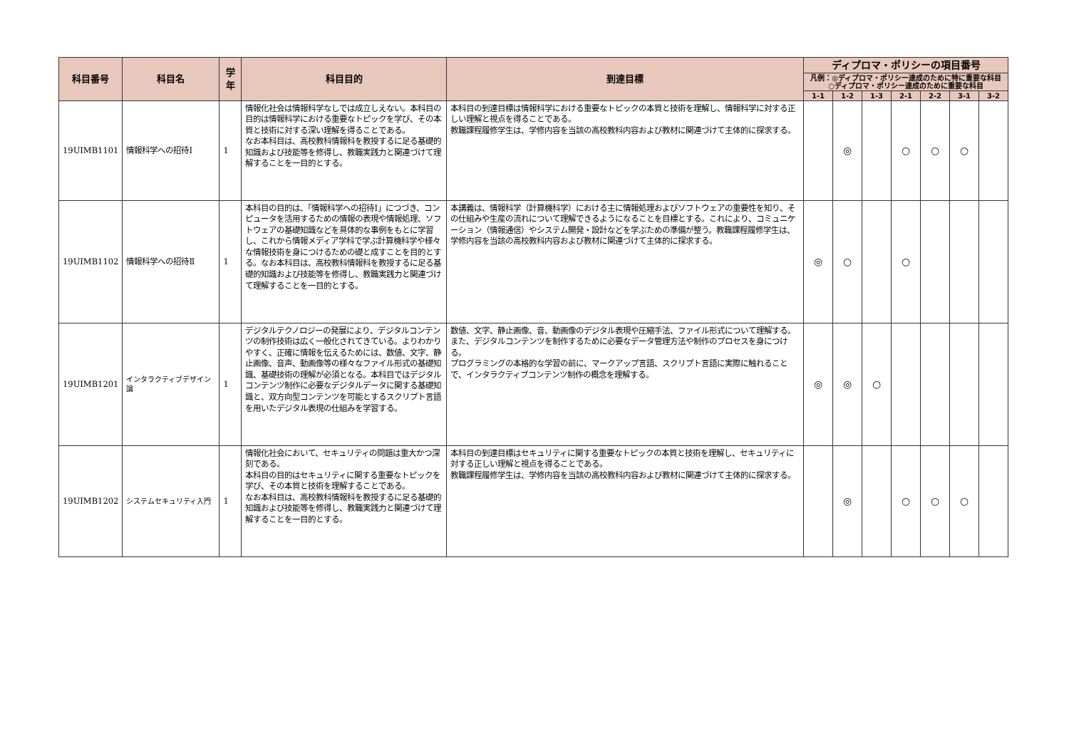| 科目番号 | 科目名 | 学年 | 科目目的 | 到達目標 | ディプロマ・ポリシーの項目番号 | | | | | | |
| --- | --- | --- | --- | --- | --- | --- | --- | --- | --- | --- | --- |
| | | | | | 凡例：◎ディプロマ・ポリシー達成のために特に重要な科目 ○ディプロマ・ポリシー達成のために重要な科目 | | | | | | |
| | | | | | 1-1 | 1-2 | 1-3 | 2-1 | 2-2 | 3-1 | 3-2 |
| 19UIMB1101 | 情報科学への招待Ⅰ | 1 | 情報化社会は情報科学なしでは成立しえない。本科目の目的は情報科学における重要なトピックを学び、その本質と技術に対する深い理解を得ることである。 なお本科目は、高校教科情報科を教授するに足る基礎的知識および技能等を修得し、教職実践力と関連づけて理解することを一目的とする。 | 本科目の到達目標は情報科学における重要なトピックの本質と技術を理解し、情報科学に対する正しい理解と視点を得ることである。 教職課程履修学生は、学修内容を当該の高校教科内容および教材に関連づけて主体的に探求する。 | | ◎ | | ○ | ○ | ○ | |
| 19UIMB1102 | 情報科学への招待Ⅱ | 1 | 本科目の目的は、「情報科学への招待Ⅰ」につづき、コンピュータを活用するための情報の表現や情報処理、ソフトウェアの基礎知識などを具体的な事例をもとに学習し、これから情報メディア学科で学ぶ計算機科学や様々な情報技術を身につけるための礎と成すことを目的とする。なお本科目は、高校教科情報科を教授するに足る基礎的知識および技能等を修得し、教職実践力と関連づけて理解することを一目的とする。 | 本講義は、情報科学（計算機科学）における主に情報処理およびソフトウェアの重要性を知り、その仕組みや生産の流れについて理解できるようになることを目標とする。これにより、コミュニケーション（情報通信）やシステム開発・設計などを学ぶための準備が整う。教職課程履修学生は、学修内容を当該の高校教科内容および教材に関連づけて主体的に探求する。 | ◎ | ○ | | ○ | | | |
| 19UIMB1201 | インタラクティブデザイン論 | 1 | デジタルテクノロジーの発展により、デジタルコンテンツの制作技術は広く一般化されてきている。よりわかりやすく、正確に情報を伝えるためには、数値、文字、静止画像、音声、動画像等の様々なファイル形式の基礎知識、基礎技術の理解が必須となる。本科目ではデジタルコンテンツ制作に必要なデジタルデータに関する基礎知識と、双方向型コンテンツを可能とするスクリプト言語を用いたデジタル表現の仕組みを学習する。 | 数値、文字、静止画像、音、動画像のデジタル表現や圧縮手法、ファイル形式について理解する。また、デジタルコンテンツを制作するために必要なデータ管理方法や制作のプロセスを身につける。 プログラミングの本格的な学習の前に、マークアップ言語、スクリプト言語に実際に触れることで、インタラクティブコンテンツ制作の概念を理解する。 | ◎ | ◎ | ○ | | | | |
| 19UIMB1202 | システムセキュリティ入門 | 1 | 情報化社会において、セキュリティの問題は重大かつ深刻である。 本科目の目的はセキュリティに関する重要なトピックを学び、その本質と技術を理解することである。 なお本科目は、高校教科情報科を教授するに足る基礎的知識および技能等を修得し、教職実践力と関連づけて理解することを一目的とする。 | 本科目の到達目標はセキュリティに関する重要なトピックの本質と技術を理解し、セキュリティに対する正しい理解と視点を得ることである。 教職課程履修学生は、学修内容を当該の高校教科内容および教材に関連づけて主体的に探求する。 | | ◎ | | ○ | ○ | ○ | |